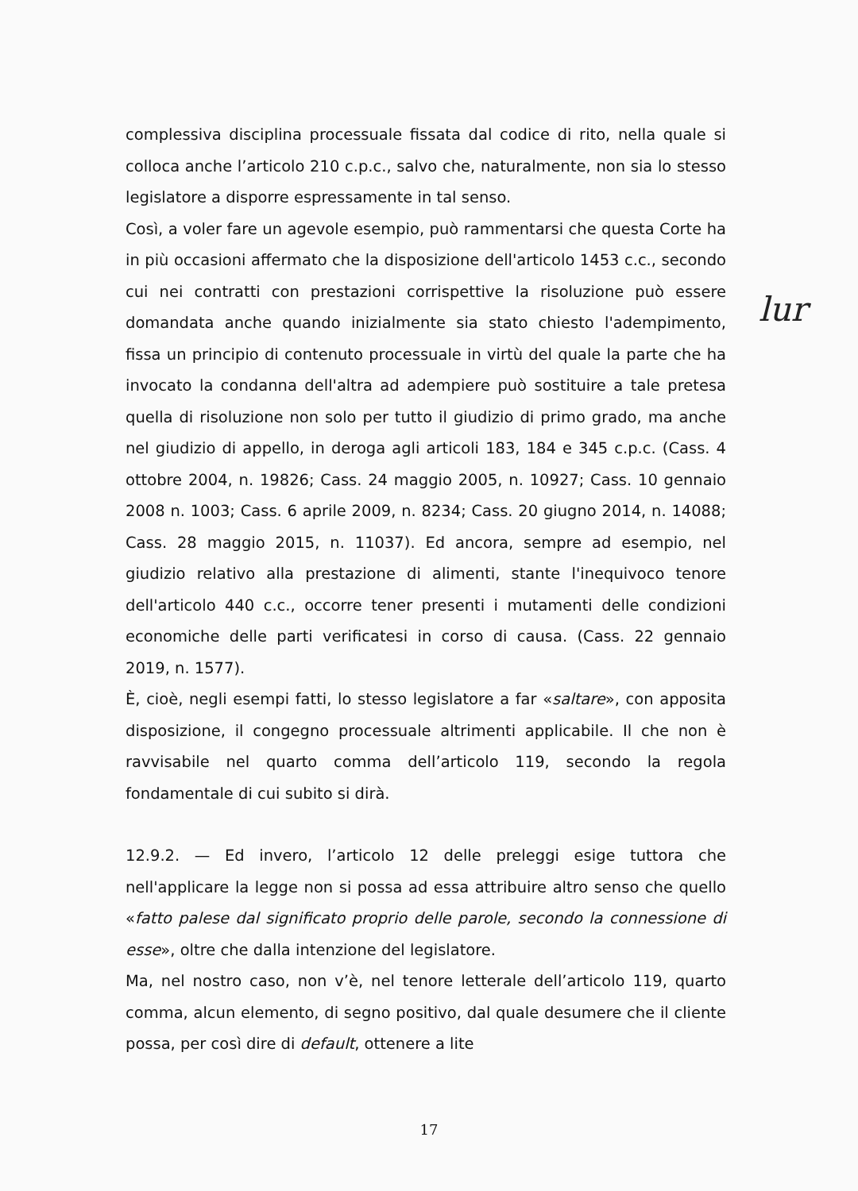complessiva disciplina processuale fissata dal codice di rito, nella quale si colloca anche l’articolo 210 c.p.c., salvo che, naturalmente, non sia lo stesso legislatore a disporre espressamente in tal senso.
Così, a voler fare un agevole esempio, può rammentarsi che questa Corte ha in più occasioni affermato che la disposizione dell'articolo 1453 c.c., secondo cui nei contratti con prestazioni corrispettive la risoluzione può essere domandata anche quando inizialmente sia stato chiesto l'adempimento, fissa un principio di contenuto processuale in virtù del quale la parte che ha invocato la condanna dell'altra ad adempiere può sostituire a tale pretesa quella di risoluzione non solo per tutto il giudizio di primo grado, ma anche nel giudizio di appello, in deroga agli articoli 183, 184 e 345 c.p.c. (Cass. 4 ottobre 2004, n. 19826; Cass. 24 maggio 2005, n. 10927; Cass. 10 gennaio 2008 n. 1003; Cass. 6 aprile 2009, n. 8234; Cass. 20 giugno 2014, n. 14088; Cass. 28 maggio 2015, n. 11037). Ed ancora, sempre ad esempio, nel giudizio relativo alla prestazione di alimenti, stante l'inequivoco tenore dell'articolo 440 c.c., occorre tener presenti i mutamenti delle condizioni economiche delle parti verificatesi in corso di causa. (Cass. 22 gennaio 2019, n. 1577).
È, cioè, negli esempi fatti, lo stesso legislatore a far «saltare», con apposita disposizione, il congegno processuale altrimenti applicabile. Il che non è ravvisabile nel quarto comma dell’articolo 119, secondo la regola fondamentale di cui subito si dirà.
12.9.2. — Ed invero, l’articolo 12 delle preleggi esige tuttora che nell'applicare la legge non si possa ad essa attribuire altro senso che quello «fatto palese dal significato proprio delle parole, secondo la connessione di esse», oltre che dalla intenzione del legislatore.
Ma, nel nostro caso, non v’è, nel tenore letterale dell’articolo 119, quarto comma, alcun elemento, di segno positivo, dal quale desumere che il cliente possa, per così dire di default, ottenere a lite
lur
17